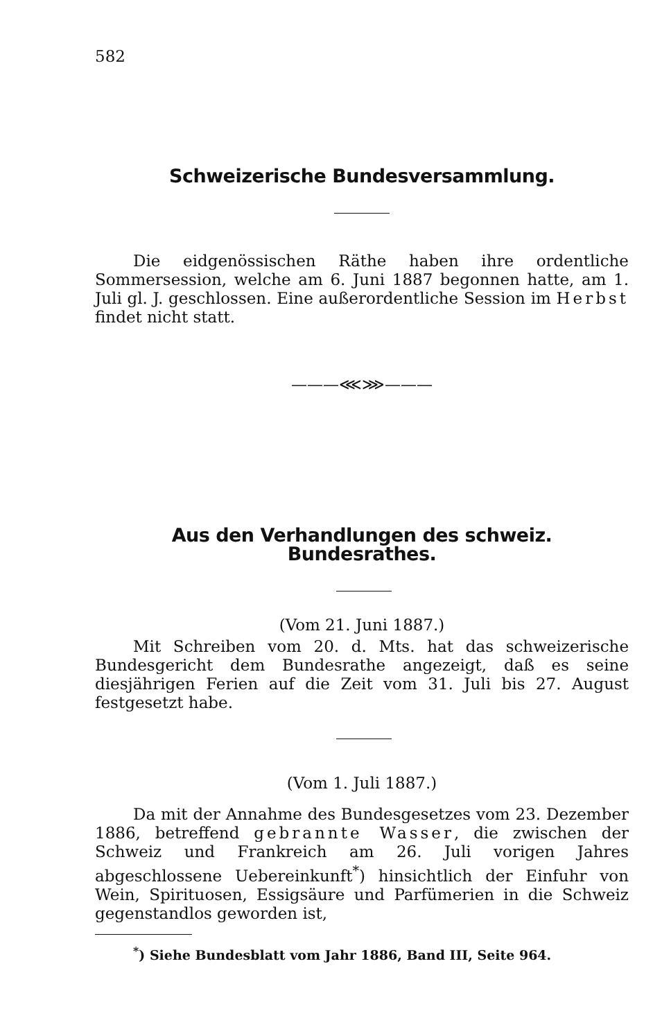582
Schweizerische Bundesversammlung.
Die eidgenössischen Räthe haben ihre ordentliche Sommersession, welche am 6. Juni 1887 begonnen hatte, am 1. Juli gl. J. geschlossen. Eine außerordentliche Session im Herbst findet nicht statt.
———⋘⋙———
Aus den Verhandlungen des schweiz. Bundesrathes.
(Vom 21. Juni 1887.)
Mit Schreiben vom 20. d. Mts. hat das schweizerische Bundesgericht dem Bundesrathe angezeigt, daß es seine diesjährigen Ferien auf die Zeit vom 31. Juli bis 27. August festgesetzt habe.
(Vom 1. Juli 1887.)
Da mit der Annahme des Bundesgesetzes vom 23. Dezember 1886, betreffend gebrannte Wasser, die zwischen der Schweiz und Frankreich am 26. Juli vorigen Jahres abgeschlossene Uebereinkunft<sup>*</sup>) hinsichtlich der Einfuhr von Wein, Spirituosen, Essigsäure und Parfümerien in die Schweiz gegenstandlos geworden ist,
<sup>*</sup>) Siehe Bundesblatt vom Jahr 1886, Band III, Seite 964.